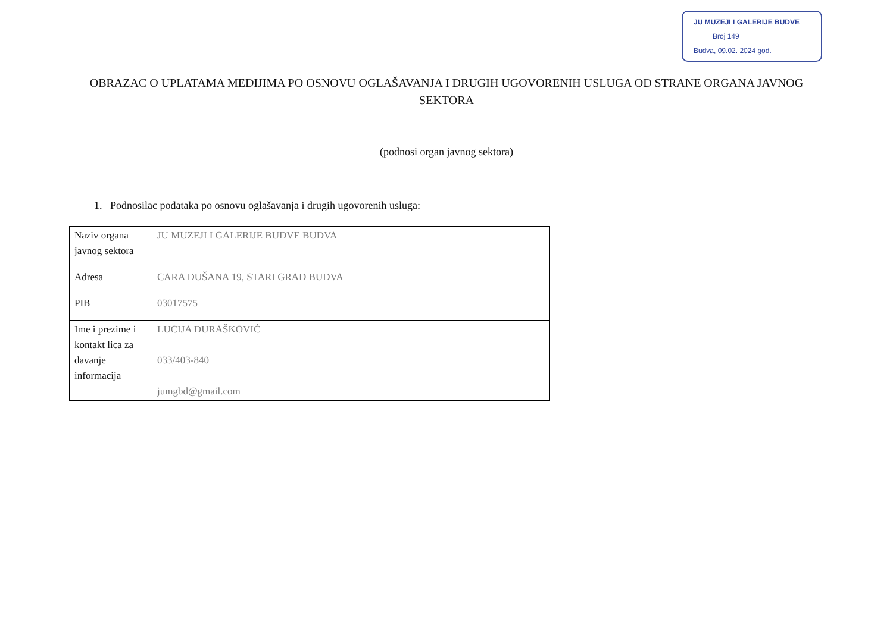JU MUZEJI I GALERIJE BUDVE
Broj 149
Budva, 09.02. 2024 god.
OBRAZAC O UPLATAMA MEDIJIMA PO OSNOVU OGLAŠAVANJA I DRUGIH UGOVORENIH USLUGA OD STRANE ORGANA JAVNOG SEKTORA
(podnosi organ javnog sektora)
1. Podnosilac podataka po osnovu oglašavanja i drugih ugovorenih usluga:
| Naziv organa javnog sektora | JU MUZEJI I GALERIJE BUDVE BUDVA |
| Adresa | CARA DUŠANA 19, STARI GRAD BUDVA |
| PIB | 03017575 |
| Ime i prezime i kontakt lica za davanje informacija | LUCIJA ĐURAŠKOVIĆ 033/403-840 jumgbd@gmail.com |